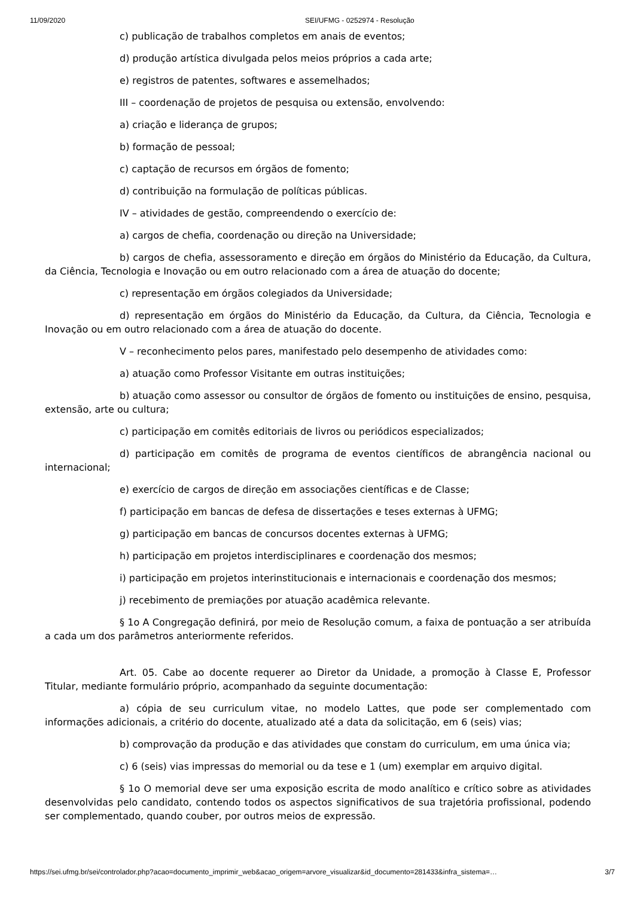11/09/2020 SEI/UFMG - 0252974 - Resolução
c) publicação de trabalhos completos em anais de eventos;
d) produção artística divulgada pelos meios próprios a cada arte;
e) registros de patentes, softwares e assemelhados;
III – coordenação de projetos de pesquisa ou extensão, envolvendo:
a) criação e liderança de grupos;
b) formação de pessoal;
c) captação de recursos em órgãos de fomento;
d) contribuição na formulação de políticas públicas.
IV – atividades de gestão, compreendendo o exercício de:
a) cargos de chefia, coordenação ou direção na Universidade;
b) cargos de chefia, assessoramento e direção em órgãos do Ministério da Educação, da Cultura, da Ciência, Tecnologia e Inovação ou em outro relacionado com a área de atuação do docente;
c) representação em órgãos colegiados da Universidade;
d) representação em órgãos do Ministério da Educação, da Cultura, da Ciência, Tecnologia e Inovação ou em outro relacionado com a área de atuação do docente.
V – reconhecimento pelos pares, manifestado pelo desempenho de atividades como:
a) atuação como Professor Visitante em outras instituições;
b) atuação como assessor ou consultor de órgãos de fomento ou instituições de ensino, pesquisa, extensão, arte ou cultura;
c) participação em comitês editoriais de livros ou periódicos especializados;
d) participação em comitês de programa de eventos científicos de abrangência nacional ou internacional;
e) exercício de cargos de direção em associações científicas e de Classe;
f) participação em bancas de defesa de dissertações e teses externas à UFMG;
g) participação em bancas de concursos docentes externas à UFMG;
h) participação em projetos interdisciplinares e coordenação dos mesmos;
i) participação em projetos interinstitucionais e internacionais e coordenação dos mesmos;
j) recebimento de premiações por atuação acadêmica relevante.
§ 1o A Congregação definirá, por meio de Resolução comum, a faixa de pontuação a ser atribuída a cada um dos parâmetros anteriormente referidos.
Art. 05. Cabe ao docente requerer ao Diretor da Unidade, a promoção à Classe E, Professor Titular, mediante formulário próprio, acompanhado da seguinte documentação:
a) cópia de seu curriculum vitae, no modelo Lattes, que pode ser complementado com informações adicionais, a critério do docente, atualizado até a data da solicitação, em 6 (seis) vias;
b) comprovação da produção e das atividades que constam do curriculum, em uma única via;
c) 6 (seis) vias impressas do memorial ou da tese e 1 (um) exemplar em arquivo digital.
§ 1o O memorial deve ser uma exposição escrita de modo analítico e crítico sobre as atividades desenvolvidas pelo candidato, contendo todos os aspectos significativos de sua trajetória profissional, podendo ser complementado, quando couber, por outros meios de expressão.
https://sei.ufmg.br/sei/controlador.php?acao=documento_imprimir_web&acao_origem=arvore_visualizar&id_documento=281433&infra_sistema=… 3/7